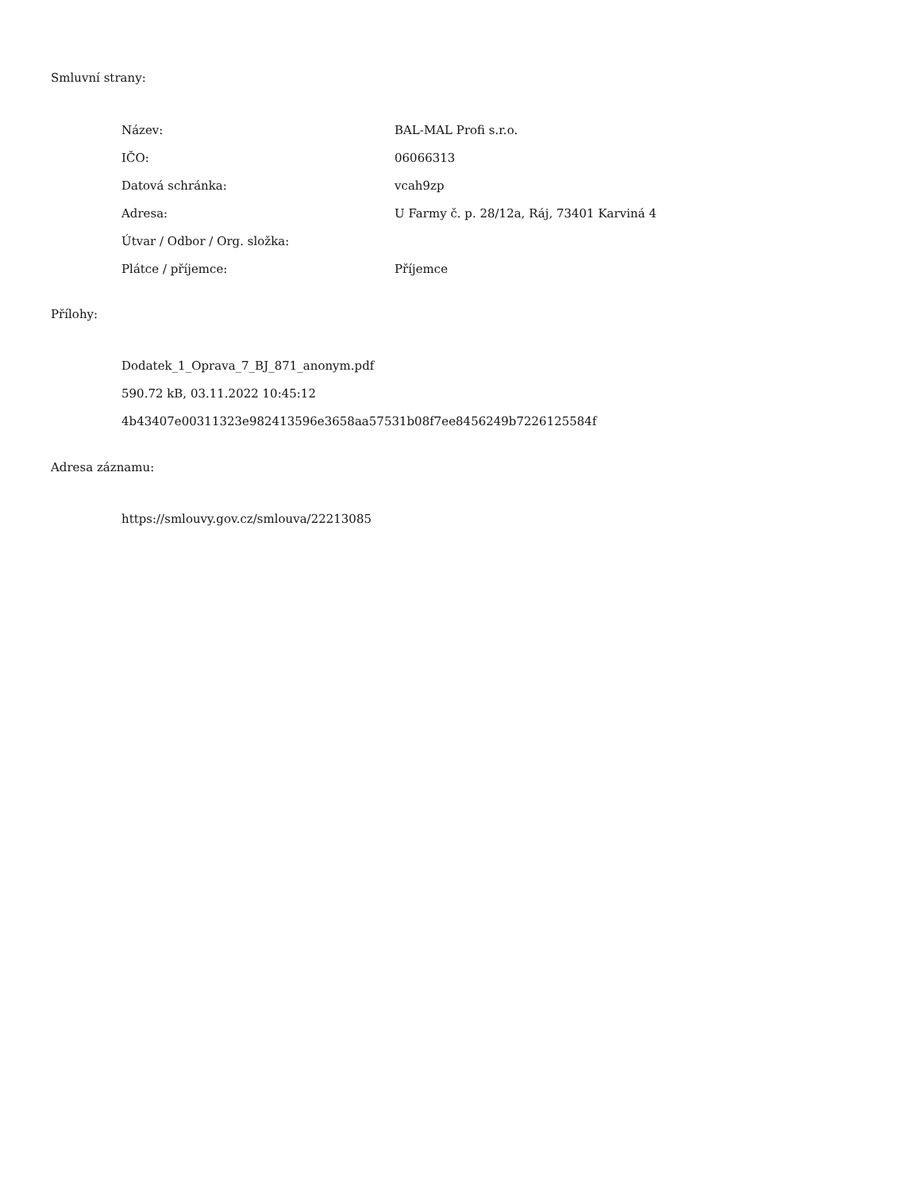Smluvní strany:
| Název: | BAL-MAL Profi s.r.o. |
| IČO: | 06066313 |
| Datová schránka: | vcah9zp |
| Adresa: | U Farmy č. p. 28/12a, Ráj, 73401 Karviná 4 |
| Útvar / Odbor / Org. složka: | |
| Plátce / příjemce: | Příjemce |
Přílohy:
Dodatek_1_Oprava_7_BJ_871_anonym.pdf
590.72 kB, 03.11.2022 10:45:12
4b43407e00311323e982413596e3658aa57531b08f7ee8456249b7226125584f
Adresa záznamu:
https://smlouvy.gov.cz/smlouva/22213085